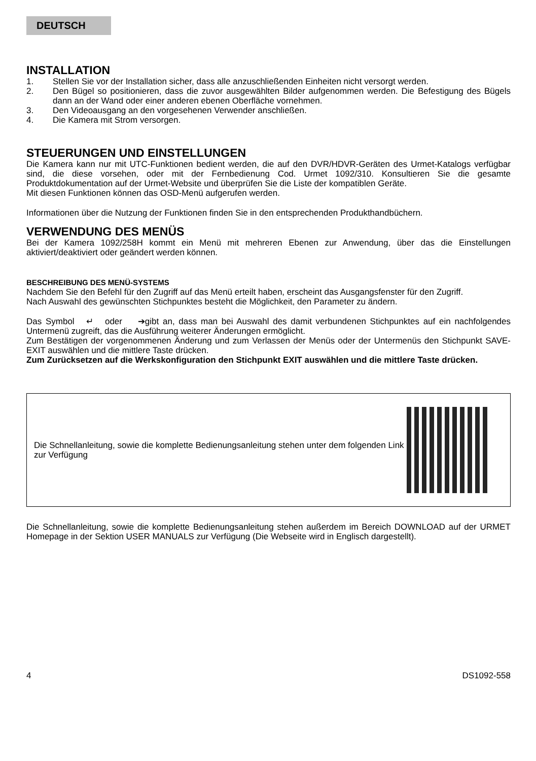DEUTSCH
INSTALLATION
1. Stellen Sie vor der Installation sicher, dass alle anzuschließenden Einheiten nicht versorgt werden.
2. Den Bügel so positionieren, dass die zuvor ausgewählten Bilder aufgenommen werden. Die Befestigung des Bügels dann an der Wand oder einer anderen ebenen Oberfläche vornehmen.
3. Den Videoausgang an den vorgesehenen Verwender anschließen.
4. Die Kamera mit Strom versorgen.
STEUERUNGEN UND EINSTELLUNGEN
Die Kamera kann nur mit UTC-Funktionen bedient werden, die auf den DVR/HDVR-Geräten des Urmet-Katalogs verfügbar sind, die diese vorsehen, oder mit der Fernbedienung Cod. Urmet 1092/310. Konsultieren Sie die gesamte Produktdokumentation auf der Urmet-Website und überprüfen Sie die Liste der kompatiblen Geräte.
Mit diesen Funktionen können das OSD-Menü aufgerufen werden.
Informationen über die Nutzung der Funktionen finden Sie in den entsprechenden Produkthandbüchern.
VERWENDUNG DES MENÜS
Bei der Kamera 1092/258H kommt ein Menü mit mehreren Ebenen zur Anwendung, über das die Einstellungen aktiviert/deaktiviert oder geändert werden können.
BESCHREIBUNG DES MENÜ-SYSTEMS
Nachdem Sie den Befehl für den Zugriff auf das Menü erteilt haben, erscheint das Ausgangsfenster für den Zugriff.
Nach Auswahl des gewünschten Stichpunktes besteht die Möglichkeit, den Parameter zu ändern.
Das Symbol ↵ oder ➔gibt an, dass man bei Auswahl des damit verbundenen Stichpunktes auf ein nachfolgendes Untermenü zugreift, das die Ausführung weiterer Änderungen ermöglicht.
Zum Bestätigen der vorgenommenen Änderung und zum Verlassen der Menüs oder der Untermenüs den Stichpunkt SAVE-EXIT auswählen und die mittlere Taste drücken.
Zum Zurücksetzen auf die Werkskonfiguration den Stichpunkt EXIT auswählen und die mittlere Taste drücken.
Die Schnellanleitung, sowie die komplette Bedienungsanleitung stehen unter dem folgenden Link zur Verfügung
Die Schnellanleitung, sowie die komplette Bedienungsanleitung stehen außerdem im Bereich DOWNLOAD auf der URMET Homepage in der Sektion USER MANUALS zur Verfügung (Die Webseite wird in Englisch dargestellt).
4 DS1092-558